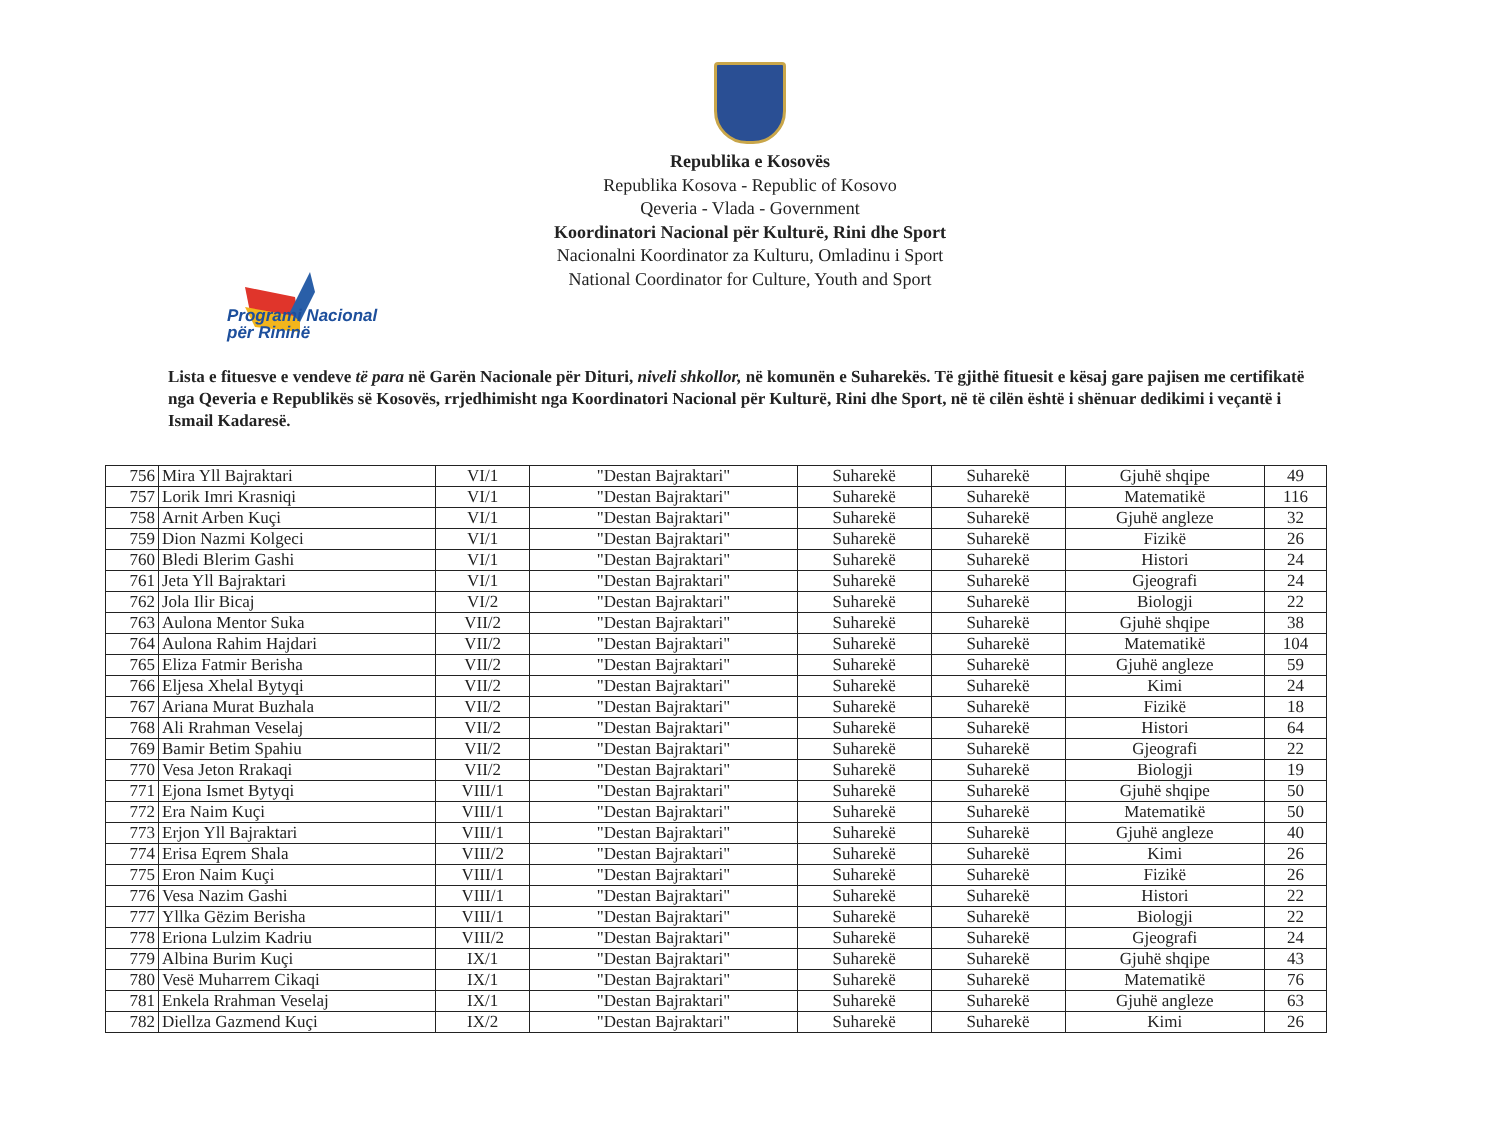Programi Nacional
për Rininë
Republika e Kosovës
Republika Kosova - Republic of Kosovo
Qeveria - Vlada - Government
Koordinatori Nacional për Kulturë, Rini dhe Sport
Nacionalni Koordinator za Kulturu, Omladinu i Sport
National Coordinator for Culture, Youth and Sport
Lista e fituesve e vendeve të para në Garën Nacionale për Dituri, niveli shkollor, në komunën e Suharekës. Të gjithë fituesit e kësaj gare pajisen me certifikatë nga Qeveria e Republikës së Kosovës, rrjedhimisht nga Koordinatori Nacional për Kulturë, Rini dhe Sport, në të cilën është i shënuar dedikimi i veçantë i Ismail Kadaresë.
| 756 | Mira Yll Bajraktari | VI/1 | "Destan Bajraktari" | Suharekë | Suharekë | Gjuhë shqipe | 49 |
| 757 | Lorik Imri Krasniqi | VI/1 | "Destan Bajraktari" | Suharekë | Suharekë | Matematikë | 116 |
| 758 | Arnit Arben Kuçi | VI/1 | "Destan Bajraktari" | Suharekë | Suharekë | Gjuhë angleze | 32 |
| 759 | Dion Nazmi Kolgeci | VI/1 | "Destan Bajraktari" | Suharekë | Suharekë | Fizikë | 26 |
| 760 | Bledi Blerim Gashi | VI/1 | "Destan Bajraktari" | Suharekë | Suharekë | Histori | 24 |
| 761 | Jeta Yll Bajraktari | VI/1 | "Destan Bajraktari" | Suharekë | Suharekë | Gjeografi | 24 |
| 762 | Jola Ilir Bicaj | VI/2 | "Destan Bajraktari" | Suharekë | Suharekë | Biologji | 22 |
| 763 | Aulona Mentor Suka | VII/2 | "Destan Bajraktari" | Suharekë | Suharekë | Gjuhë shqipe | 38 |
| 764 | Aulona Rahim Hajdari | VII/2 | "Destan Bajraktari" | Suharekë | Suharekë | Matematikë | 104 |
| 765 | Eliza Fatmir Berisha | VII/2 | "Destan Bajraktari" | Suharekë | Suharekë | Gjuhë angleze | 59 |
| 766 | Eljesa Xhelal Bytyqi | VII/2 | "Destan Bajraktari" | Suharekë | Suharekë | Kimi | 24 |
| 767 | Ariana Murat Buzhala | VII/2 | "Destan Bajraktari" | Suharekë | Suharekë | Fizikë | 18 |
| 768 | Ali Rrahman Veselaj | VII/2 | "Destan Bajraktari" | Suharekë | Suharekë | Histori | 64 |
| 769 | Bamir Betim Spahiu | VII/2 | "Destan Bajraktari" | Suharekë | Suharekë | Gjeografi | 22 |
| 770 | Vesa Jeton Rrakaqi | VII/2 | "Destan Bajraktari" | Suharekë | Suharekë | Biologji | 19 |
| 771 | Ejona Ismet Bytyqi | VIII/1 | "Destan Bajraktari" | Suharekë | Suharekë | Gjuhë shqipe | 50 |
| 772 | Era Naim Kuçi | VIII/1 | "Destan Bajraktari" | Suharekë | Suharekë | Matematikë | 50 |
| 773 | Erjon Yll Bajraktari | VIII/1 | "Destan Bajraktari" | Suharekë | Suharekë | Gjuhë angleze | 40 |
| 774 | Erisa Eqrem Shala | VIII/2 | "Destan Bajraktari" | Suharekë | Suharekë | Kimi | 26 |
| 775 | Eron Naim Kuçi | VIII/1 | "Destan Bajraktari" | Suharekë | Suharekë | Fizikë | 26 |
| 776 | Vesa Nazim Gashi | VIII/1 | "Destan Bajraktari" | Suharekë | Suharekë | Histori | 22 |
| 777 | Yllka Gëzim Berisha | VIII/1 | "Destan Bajraktari" | Suharekë | Suharekë | Biologji | 22 |
| 778 | Eriona Lulzim Kadriu | VIII/2 | "Destan Bajraktari" | Suharekë | Suharekë | Gjeografi | 24 |
| 779 | Albina Burim Kuçi | IX/1 | "Destan Bajraktari" | Suharekë | Suharekë | Gjuhë shqipe | 43 |
| 780 | Vesë Muharrem Cikaqi | IX/1 | "Destan Bajraktari" | Suharekë | Suharekë | Matematikë | 76 |
| 781 | Enkela Rrahman Veselaj | IX/1 | "Destan Bajraktari" | Suharekë | Suharekë | Gjuhë angleze | 63 |
| 782 | Diellza Gazmend Kuçi | IX/2 | "Destan Bajraktari" | Suharekë | Suharekë | Kimi | 26 |